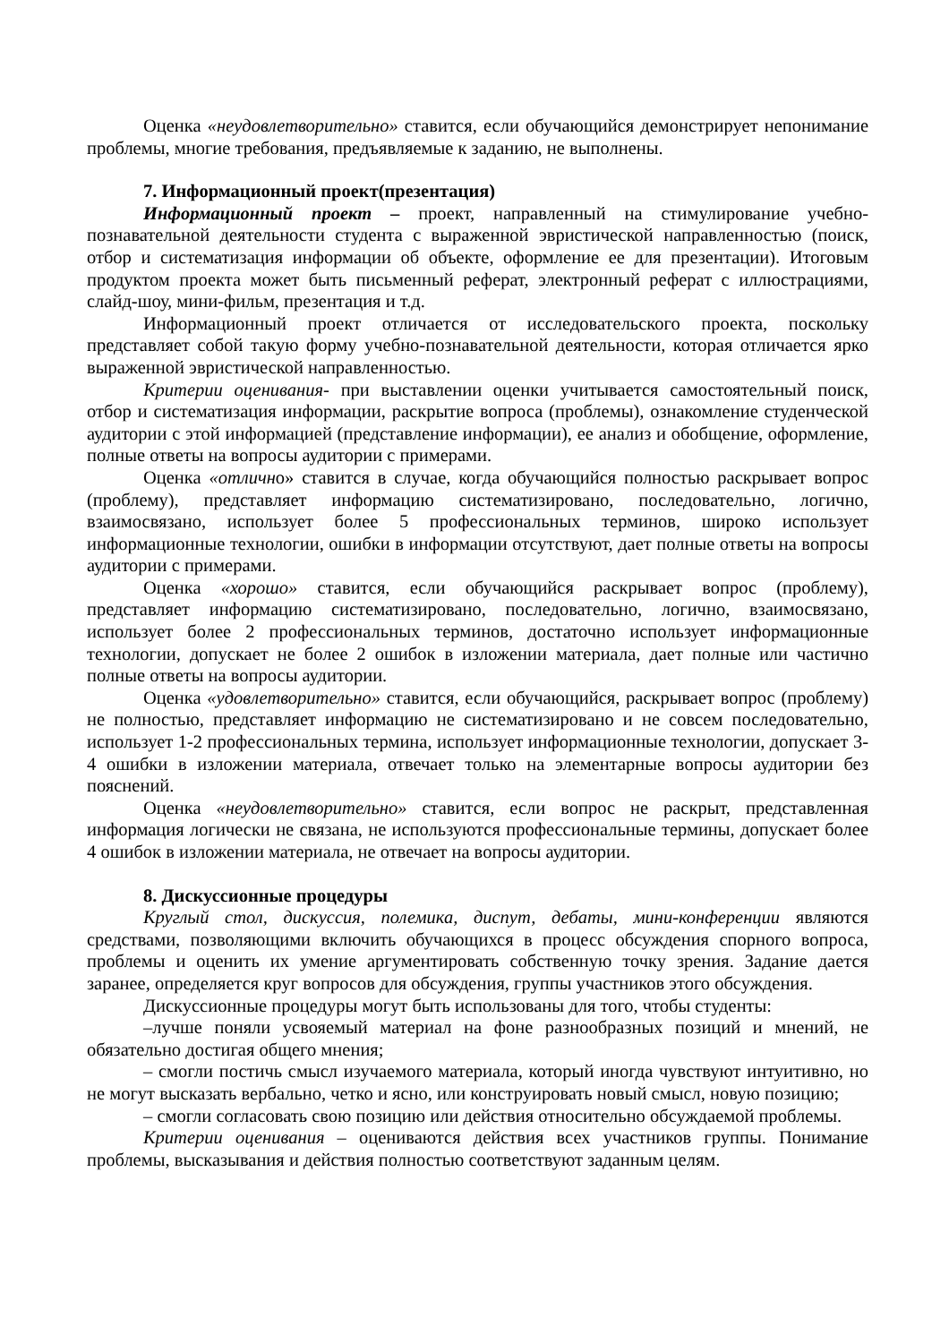Оценка «неудовлетворительно» ставится, если обучающийся демонстрирует непонимание проблемы, многие требования, предъявляемые к заданию, не выполнены.
7. Информационный проект(презентация)
Информационный проект – проект, направленный на стимулирование учебно-познавательной деятельности студента с выраженной эвристической направленностью (поиск, отбор и систематизация информации об объекте, оформление ее для презентации). Итоговым продуктом проекта может быть письменный реферат, электронный реферат с иллюстрациями, слайд-шоу, мини-фильм, презентация и т.д.
Информационный проект отличается от исследовательского проекта, поскольку представляет собой такую форму учебно-познавательной деятельности, которая отличается ярко выраженной эвристической направленностью.
Критерии оценивания- при выставлении оценки учитывается самостоятельный поиск, отбор и систематизация информации, раскрытие вопроса (проблемы), ознакомление студенческой аудитории с этой информацией (представление информации), ее анализ и обобщение, оформление, полные ответы на вопросы аудитории с примерами.
Оценка «отлично» ставится в случае, когда обучающийся полностью раскрывает вопрос (проблему), представляет информацию систематизировано, последовательно, логично, взаимосвязано, использует более 5 профессиональных терминов, широко использует информационные технологии, ошибки в информации отсутствуют, дает полные ответы на вопросы аудитории с примерами.
Оценка «хорошо» ставится, если обучающийся раскрывает вопрос (проблему), представляет информацию систематизировано, последовательно, логично, взаимосвязано, использует более 2 профессиональных терминов, достаточно использует информационные технологии, допускает не более 2 ошибок в изложении материала, дает полные или частично полные ответы на вопросы аудитории.
Оценка «удовлетворительно» ставится, если обучающийся, раскрывает вопрос (проблему) не полностью, представляет информацию не систематизировано и не совсем последовательно, использует 1-2 профессиональных термина, использует информационные технологии, допускает 3-4 ошибки в изложении материала, отвечает только на элементарные вопросы аудитории без пояснений.
Оценка «неудовлетворительно» ставится, если вопрос не раскрыт, представленная информация логически не связана, не используются профессиональные термины, допускает более 4 ошибок в изложении материала, не отвечает на вопросы аудитории.
8. Дискуссионные процедуры
Круглый стол, дискуссия, полемика, диспут, дебаты, мини-конференции являются средствами, позволяющими включить обучающихся в процесс обсуждения спорного вопроса, проблемы и оценить их умение аргументировать собственную точку зрения. Задание дается заранее, определяется круг вопросов для обсуждения, группы участников этого обсуждения.
Дискуссионные процедуры могут быть использованы для того, чтобы студенты:
–лучше поняли усвояемый материал на фоне разнообразных позиций и мнений, не обязательно достигая общего мнения;
– смогли постичь смысл изучаемого материала, который иногда чувствуют интуитивно, но не могут высказать вербально, четко и ясно, или конструировать новый смысл, новую позицию;
– смогли согласовать свою позицию или действия относительно обсуждаемой проблемы.
Критерии оценивания – оцениваются действия всех участников группы. Понимание проблемы, высказывания и действия полностью соответствуют заданным целям.